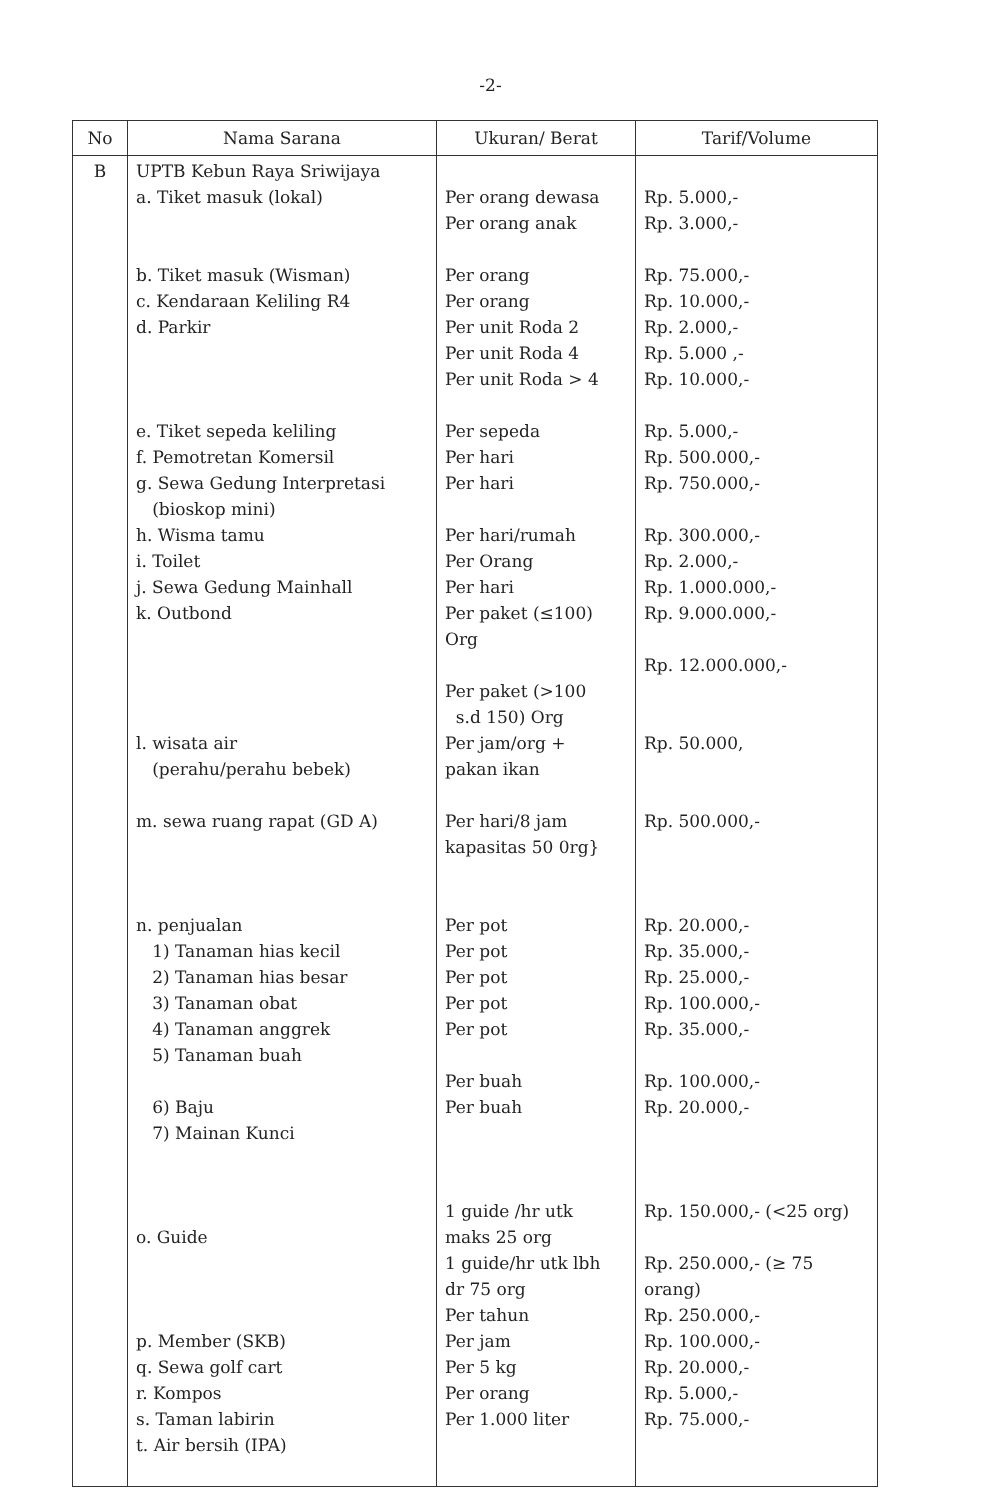-2-
| No | Nama Sarana | Ukuran/ Berat | Tarif/Volume |
| --- | --- | --- | --- |
| B | UPTB Kebun Raya Sriwijaya a. Tiket masuk (lokal) b. Tiket masuk (Wisman) c. Kendaraan Keliling R4 d. Parkir e. Tiket sepeda keliling f. Pemotretan Komersil g. Sewa Gedung Interpretasi (bioskop mini) h. Wisma tamu i. Toilet j. Sewa Gedung Mainhall k. Outbond l. wisata air (perahu/perahu bebek) m. sewa ruang rapat (GD A) n. penjualan 1) Tanaman hias kecil 2) Tanaman hias besar 3) Tanaman obat 4) Tanaman anggrek 5) Tanaman buah 6) Baju 7) Mainan Kunci o. Guide p. Member (SKB) q. Sewa golf cart r. Kompos s. Taman labirin t. Air bersih (IPA) | Per orang dewasa Per orang anak Per orang Per orang Per unit Roda 2 Per unit Roda 4 Per unit Roda > 4 Per sepeda Per hari Per hari Per hari/rumah Per Orang Per hari Per paket (≤100) Org Per paket (>100 s.d 150) Org Per jam/org + pakan ikan Per hari/8 jam kapasitas 50 0rg} Per pot Per pot Per pot Per pot Per pot Per buah Per buah 1 guide /hr utk maks 25 org 1 guide/hr utk lbh dr 75 org Per tahun Per jam Per 5 kg Per orang Per 1.000 liter | Rp. 5.000,- Rp. 3.000,- Rp. 75.000,- Rp. 10.000,- Rp. 2.000,- Rp. 5.000 ,- Rp. 10.000,- Rp. 5.000,- Rp. 500.000,- Rp. 750.000,- Rp. 300.000,- Rp. 2.000,- Rp. 1.000.000,- Rp. 9.000.000,- Rp. 12.000.000,- Rp. 50.000, Rp. 500.000,- Rp. 20.000,- Rp. 35.000,- Rp. 25.000,- Rp. 100.000,- Rp. 35.000,- Rp. 100.000,- Rp. 20.000,- Rp. 150.000,- (<25 org) Rp. 250.000,- (≥ 75 orang) Rp. 250.000,- Rp. 100.000,- Rp. 20.000,- Rp. 5.000,- Rp. 75.000,- |